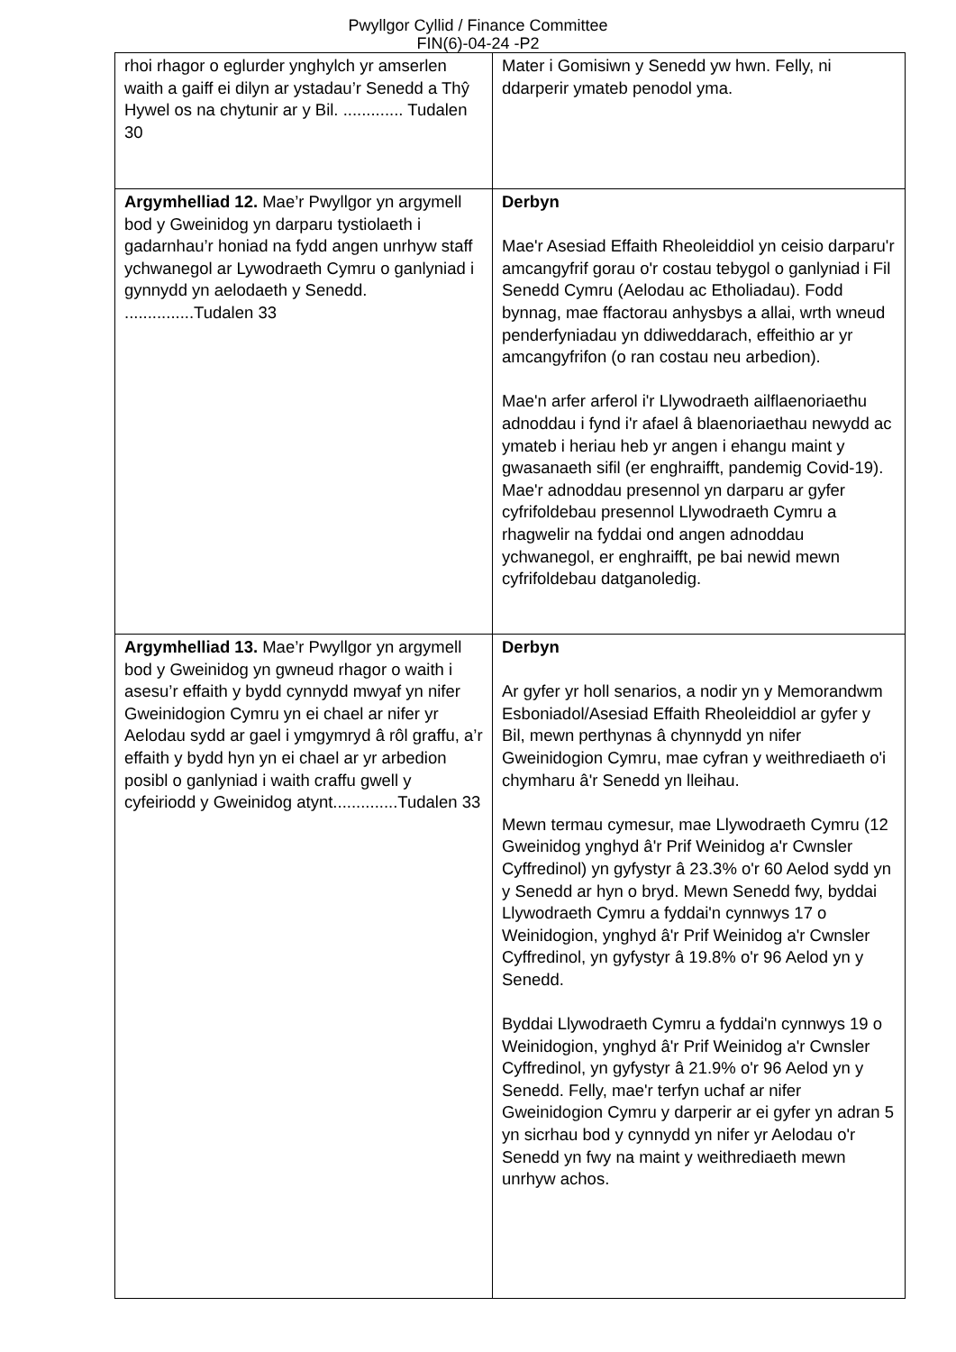Pwyllgor Cyllid / Finance Committee
FIN(6)-04-24 -P2
| rhoi rhagor o eglurder ynghylch yr amserlen waith a gaiff ei dilyn ar ystadau’r Senedd a Thŷ Hywel os na chytunir ar y Bil. ............. Tudalen 30 | Mater i Gomisiwn y Senedd yw hwn. Felly, ni ddarperir ymateb penodol yma. |
| Argymhelliad 12. Mae’r Pwyllgor yn argymell bod y Gweinidog yn darparu tystiolaeth i gadarnhau’r honiad na fydd angen unrhyw staff ychwanegol ar Lywodraeth Cymru o ganlyniad i gynnydd yn aelodaeth y Senedd. ...............Tudalen 33 | Derbyn Mae'r Asesiad Effaith Rheoleiddiol yn ceisio darparu'r amcangyfrif gorau o'r costau tebygol o ganlyniad i Fil Senedd Cymru (Aelodau ac Etholiadau). Fodd bynnag, mae ffactorau anhysbys a allai, wrth wneud penderfyniadau yn ddiweddarach, effeithio ar yr amcangyfrifon (o ran costau neu arbedion). Mae'n arfer arferol i'r Llywodraeth ailflaenoriaethu adnoddau i fynd i'r afael â blaenoriaethau newydd ac ymateb i heriau heb yr angen i ehangu maint y gwasanaeth sifil (er enghraifft, pandemig Covid-19). Mae'r adnoddau presennol yn darparu ar gyfer cyfrifoldebau presennol Llywodraeth Cymru a rhagwelir na fyddai ond angen adnoddau ychwanegol, er enghraifft, pe bai newid mewn cyfrifoldebau datganoledig. |
| Argymhelliad 13. Mae’r Pwyllgor yn argymell bod y Gweinidog yn gwneud rhagor o waith i asesu’r effaith y bydd cynnydd mwyaf yn nifer Gweinidogion Cymru yn ei chael ar nifer yr Aelodau sydd ar gael i ymgymryd â rôl graffu, a’r effaith y bydd hyn yn ei chael ar yr arbedion posibl o ganlyniad i waith craffu gwell y cyfeiriodd y Gweinidog atynt..............Tudalen 33 | Derbyn Ar gyfer yr holl senarios, a nodir yn y Memorandwm Esboniadol/Asesiad Effaith Rheoleiddiol ar gyfer y Bil, mewn perthynas â chynnydd yn nifer Gweinidogion Cymru, mae cyfran y weithrediaeth o'i chymharu â'r Senedd yn lleihau. Mewn termau cymesur, mae Llywodraeth Cymru (12 Gweinidog ynghyd â'r Prif Weinidog a'r Cwnsler Cyffredinol) yn gyfystyr â 23.3% o'r 60 Aelod sydd yn y Senedd ar hyn o bryd. Mewn Senedd fwy, byddai Llywodraeth Cymru a fyddai'n cynnwys 17 o Weinidogion, ynghyd â'r Prif Weinidog a'r Cwnsler Cyffredinol, yn gyfystyr â 19.8% o'r 96 Aelod yn y Senedd. Byddai Llywodraeth Cymru a fyddai'n cynnwys 19 o Weinidogion, ynghyd â'r Prif Weinidog a'r Cwnsler Cyffredinol, yn gyfystyr â 21.9% o'r 96 Aelod yn y Senedd. Felly, mae'r terfyn uchaf ar nifer Gweinidogion Cymru y darperir ar ei gyfer yn adran 5 yn sicrhau bod y cynnydd yn nifer yr Aelodau o'r Senedd yn fwy na maint y weithrediaeth mewn unrhyw achos. |